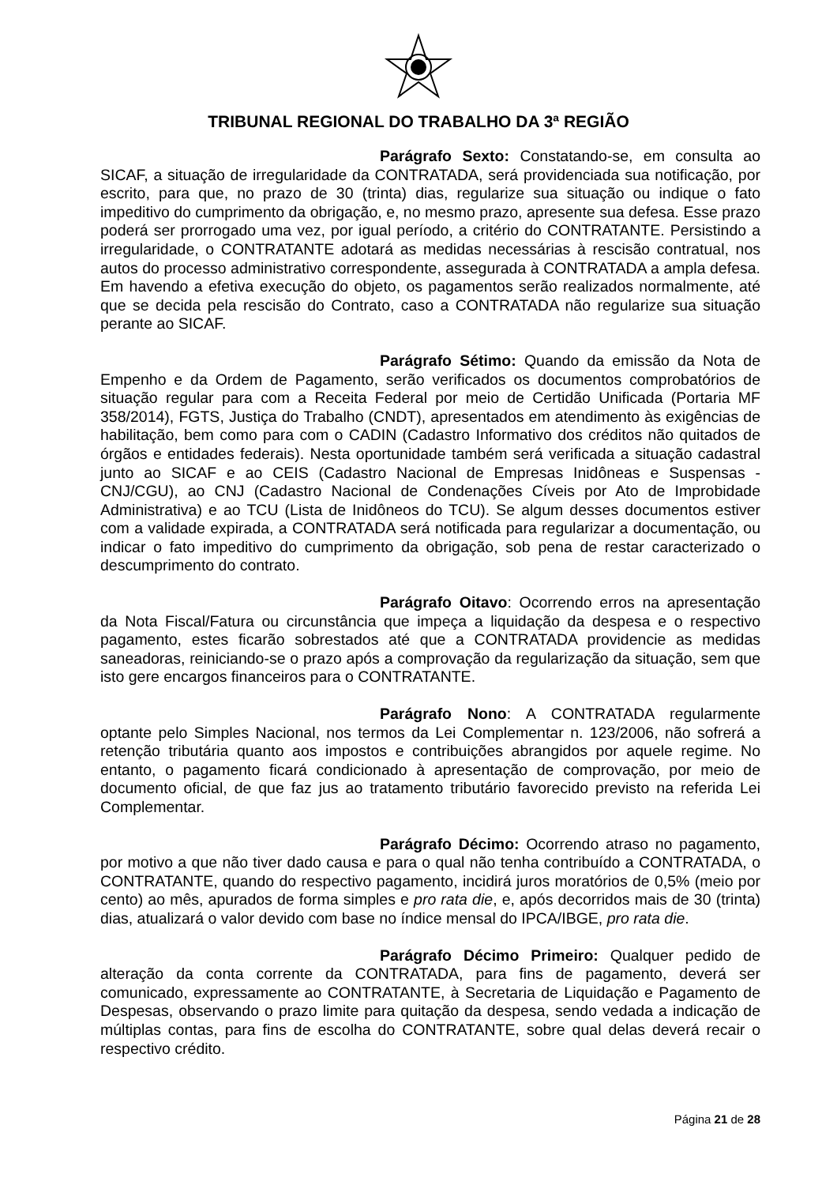TRIBUNAL REGIONAL DO TRABALHO DA 3ª REGIÃO
Parágrafo Sexto: Constatando-se, em consulta ao SICAF, a situação de irregularidade da CONTRATADA, será providenciada sua notificação, por escrito, para que, no prazo de 30 (trinta) dias, regularize sua situação ou indique o fato impeditivo do cumprimento da obrigação, e, no mesmo prazo, apresente sua defesa. Esse prazo poderá ser prorrogado uma vez, por igual período, a critério do CONTRATANTE. Persistindo a irregularidade, o CONTRATANTE adotará as medidas necessárias à rescisão contratual, nos autos do processo administrativo correspondente, assegurada à CONTRATADA a ampla defesa. Em havendo a efetiva execução do objeto, os pagamentos serão realizados normalmente, até que se decida pela rescisão do Contrato, caso a CONTRATADA não regularize sua situação perante ao SICAF.
Parágrafo Sétimo: Quando da emissão da Nota de Empenho e da Ordem de Pagamento, serão verificados os documentos comprobatórios de situação regular para com a Receita Federal por meio de Certidão Unificada (Portaria MF 358/2014), FGTS, Justiça do Trabalho (CNDT), apresentados em atendimento às exigências de habilitação, bem como para com o CADIN (Cadastro Informativo dos créditos não quitados de órgãos e entidades federais). Nesta oportunidade também será verificada a situação cadastral junto ao SICAF e ao CEIS (Cadastro Nacional de Empresas Inidôneas e Suspensas - CNJ/CGU), ao CNJ (Cadastro Nacional de Condenações Cíveis por Ato de Improbidade Administrativa) e ao TCU (Lista de Inidôneos do TCU). Se algum desses documentos estiver com a validade expirada, a CONTRATADA será notificada para regularizar a documentação, ou indicar o fato impeditivo do cumprimento da obrigação, sob pena de restar caracterizado o descumprimento do contrato.
Parágrafo Oitavo: Ocorrendo erros na apresentação da Nota Fiscal/Fatura ou circunstância que impeça a liquidação da despesa e o respectivo pagamento, estes ficarão sobrestados até que a CONTRATADA providencie as medidas saneadoras, reiniciando-se o prazo após a comprovação da regularização da situação, sem que isto gere encargos financeiros para o CONTRATANTE.
Parágrafo Nono: A CONTRATADA regularmente optante pelo Simples Nacional, nos termos da Lei Complementar n. 123/2006, não sofrerá a retenção tributária quanto aos impostos e contribuições abrangidos por aquele regime. No entanto, o pagamento ficará condicionado à apresentação de comprovação, por meio de documento oficial, de que faz jus ao tratamento tributário favorecido previsto na referida Lei Complementar.
Parágrafo Décimo: Ocorrendo atraso no pagamento, por motivo a que não tiver dado causa e para o qual não tenha contribuído a CONTRATADA, o CONTRATANTE, quando do respectivo pagamento, incidirá juros moratórios de 0,5% (meio por cento) ao mês, apurados de forma simples e pro rata die, e, após decorridos mais de 30 (trinta) dias, atualizará o valor devido com base no índice mensal do IPCA/IBGE, pro rata die.
Parágrafo Décimo Primeiro: Qualquer pedido de alteração da conta corrente da CONTRATADA, para fins de pagamento, deverá ser comunicado, expressamente ao CONTRATANTE, à Secretaria de Liquidação e Pagamento de Despesas, observando o prazo limite para quitação da despesa, sendo vedada a indicação de múltiplas contas, para fins de escolha do CONTRATANTE, sobre qual delas deverá recair o respectivo crédito.
Página 21 de 28